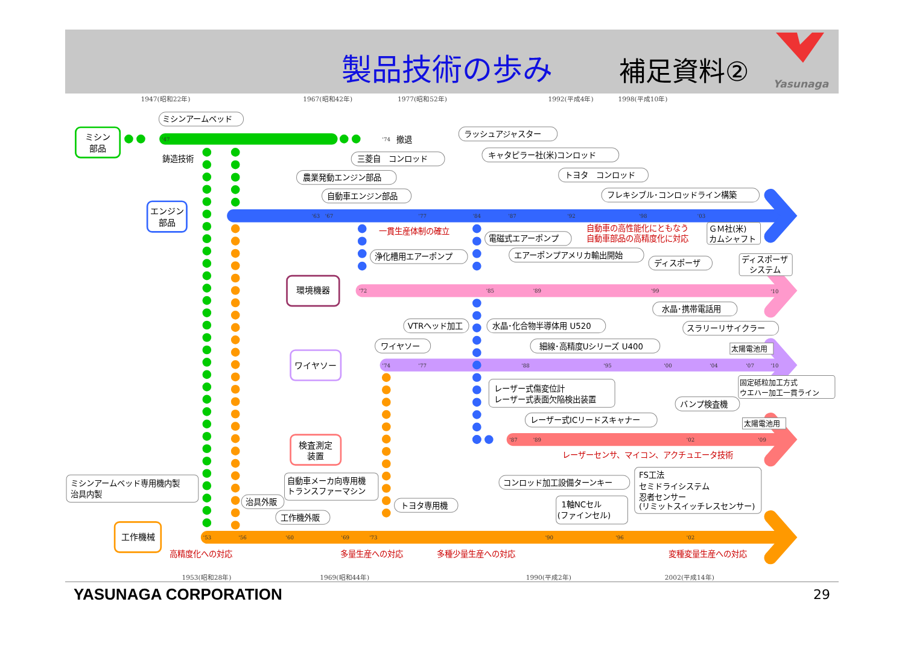製品技術の歩み
補足資料②
Yasunaga
1947(昭和22年)
1967(昭和42年)
1977(昭和52年)
1992(平成4年)
1998(平成10年)
1953(昭和28年)
1969(昭和44年)
1990(平成2年)
2002(平成14年)
ミシン
部品
エンジン
部品
環境機器
ワイヤソー
検査測定
装置
工作機械
ミシンアームベッド
ラッシュアジャスター
三菱自　コンロッド
キャタピラー社(米)コンロッド
農業発動エンジン部品
トヨタ　コンロッド
自動車エンジン部品
フレキシブル･コンロッドライン構築
鋳造技術
撤退
一貫生産体制の確立
自動車の高性能化にともなう
自動車部品の高精度化に対応
ＧＭ社(米)
カムシャフト
電磁式エアーポンプ
浄化槽用エアーポンプ
エアーポンプアメリカ輸出開始
ディスポーザ
ディスポーザ
システム
水晶･携帯電話用
VTRヘッド加工
水晶･化合物半導体用 U520
スラリーリサイクラー
ワイヤソー
細線･高精度Uシリーズ U400
太陽電池用
固定砥粒加工方式
ウエハー加工一貫ライン
レーザー式傷変位計
レーザー式表面欠陥検出装置
バンプ検査機
レーザー式ICリードスキャナー
太陽電池用
レーザーセンサ、マイコン、アクチュエータ技術
ミシンアームベッド専用機内製
治具内製
自動車メーカ向専用機
トランスファーマシン
コンロッド加工設備ターンキー
FS工法
セミドライシステム
忍者センサー
(リミットスイッチレスセンサー)
治具外販
トヨタ専用機
1軸NCセル
(ファインセル)
工作機外販
高精度化への対応
多量生産への対応
多種少量生産への対応
変種変量生産への対応
'47
'74
'63
'67
'77
'84
'87
'92
'98
'03
'72
'85
'89
'99
'10
'74
'77
'88
'95
'00
'04
'07
'10
'87
'89
'02
'09
'53
'56
'60
'69
'73
'90
'96
'02
YASUNAGA CORPORATION
29